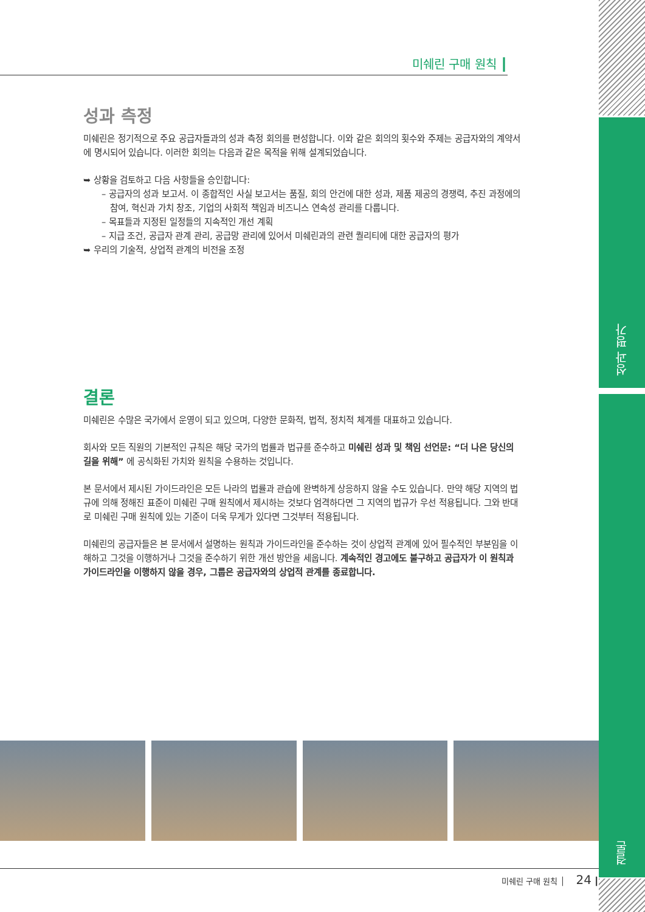미쉐린 구매 원칙 ┃
성과 측정
미쉐린은 정기적으로 주요 공급자들과의 성과 측정 회의를 편성합니다. 이와 같은 회의의 횟수와 주제는 공급자와의 계약서에 명시되어 있습니다. 이러한 회의는 다음과 같은 목적을 위해 설계되었습니다.
➥ 상황을 검토하고 다음 사항들을 승인합니다:
– 공급자의 성과 보고서. 이 종합적인 사실 보고서는 품질, 회의 안건에 대한 성과, 제품 제공의 경쟁력, 추진 과정에의 참여, 혁신과 가치 창조, 기업의 사회적 책임과 비즈니스 연속성 관리를 다룹니다.
– 목표들과 지정된 일정들의 지속적인 개선 계획
– 지급 조건, 공급자 관계 관리, 공급망 관리에 있어서 미쉐린과의 관련 퀄리티에 대한 공급자의 평가
➥ 우리의 기술적, 상업적 관계의 비전을 조정
결론
미쉐린은 수많은 국가에서 운영이 되고 있으며, 다양한 문화적, 법적, 정치적 체계를 대표하고 있습니다.
회사와 모든 직원의 기본적인 규칙은 해당 국가의 법률과 법규를 준수하고 미쉐린 성과 및 책임 선언문: “더 나은 당신의 길을 위해” 에 공식화된 가치와 원칙을 수용하는 것입니다.
본 문서에서 제시된 가이드라인은 모든 나라의 법률과 관습에 완벽하게 상응하지 않을 수도 있습니다. 만약 해당 지역의 법규에 의해 정해진 표준이 미쉐린 구매 원칙에서 제시하는 것보다 엄격하다면 그 지역의 법규가 우선 적용됩니다. 그와 반대로 미쉐린 구매 원칙에 있는 기준이 더욱 무게가 있다면 그것부터 적용됩니다.
미쉐린의 공급자들은 본 문서에서 설명하는 원칙과 가이드라인을 준수하는 것이 상업적 관계에 있어 필수적인 부분임을 이해하고 그것을 이행하거나 그것을 준수하기 위한 개선 방안을 세웁니다. 계속적인 경고에도 불구하고 공급자가 이 원칙과 가이드라인을 이행하지 않을 경우, 그룹은 공급자와의 상업적 관계를 종료합니다.
미쉐린 구매 원칙 │ 24 ┃
성과 평가
결론